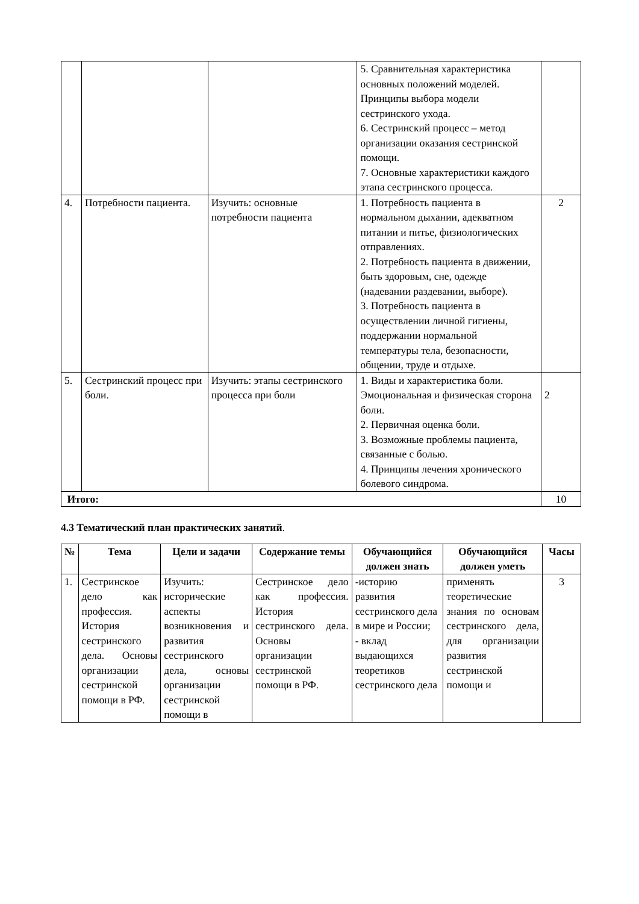| | | | 5. Сравнительная характеристика основных положений моделей. Принципы выбора модели сестринского ухода. 6. Сестринский процесс – метод организации оказания сестринской помощи. 7. Основные характеристики каждого этапа сестринского процесса. | |
| 4. | Потребности пациента. | Изучить: основные потребности пациента | 1. Потребность пациента в нормальном дыхании, адекватном питании и питье, физиологических отправлениях. 2. Потребность пациента в движении, быть здоровым, сне, одежде (надевании раздевании, выборе). 3. Потребность пациента в осуществлении личной гигиены, поддержании нормальной температуры тела, безопасности, общении, труде и отдыхе. | 2 |
| 5. | Сестринский процесс при боли. | Изучить: этапы сестринского процесса при боли | 1. Виды и характеристика боли. Эмоциональная и физическая сторона боли. 2. Первичная оценка боли. 3. Возможные проблемы пациента, связанные с болью. 4. Принципы лечения хронического болевого синдрома. | 2 |
| Итого: | | | | 10 |
4.3 Тематический план практических занятий.
| № | Тема | Цели и задачи | Содержание темы | Обучающийся должен знать | Обучающийся должен уметь | Часы |
| --- | --- | --- | --- | --- | --- | --- |
| 1. | Сестринское дело как профессия. История сестринского дела. Основы организации сестринской помощи в РФ. | Изучить: исторические аспекты возникновения и развития сестринского дела, основы организации сестринской помощи в | Сестринское дело как профессия. История сестринского дела. Основы организации сестринской помощи в РФ. | -историю развития сестринского дела в мире и России; - вклад выдающихся теоретиков сестринского дела | применять теоретические знания по основам сестринского дела, для организации развития сестринской помощи и | 3 |